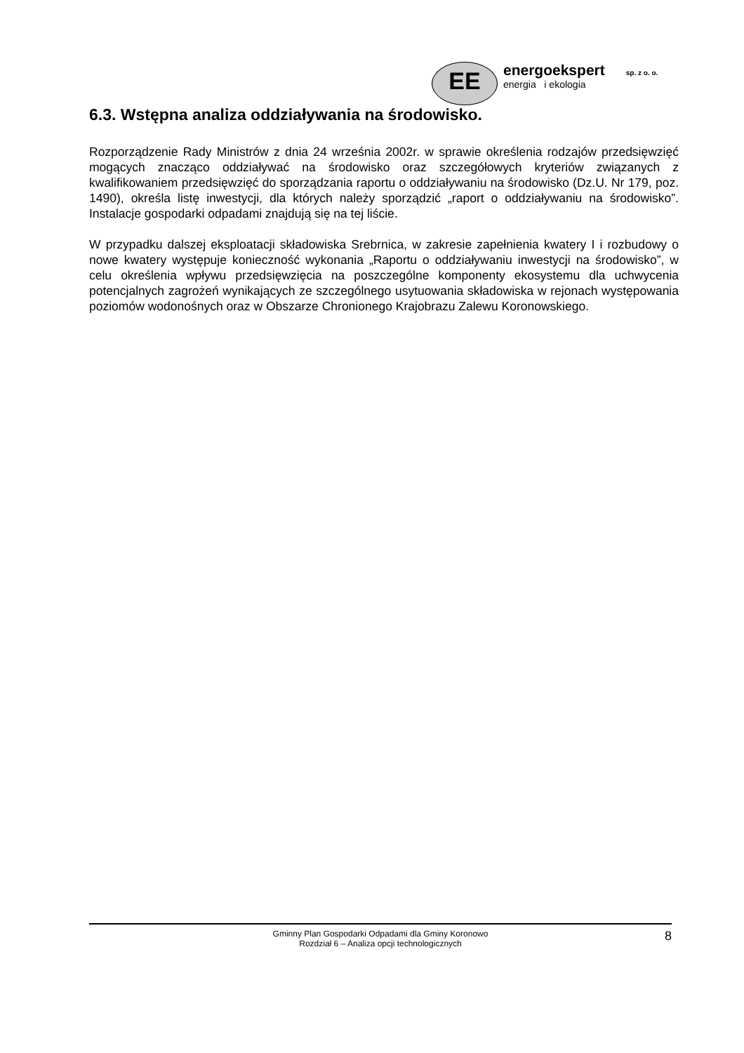EE
energoekspert sp. z o. o.
energia i ekologia
6.3. Wstępna analiza oddziaływania na środowisko.
Rozporządzenie Rady Ministrów z dnia 24 września 2002r. w sprawie określenia rodzajów przedsięwzięć mogących znacząco oddziaływać na środowisko oraz szczegółowych kryteriów związanych z kwalifikowaniem przedsięwzięć do sporządzania raportu o oddziaływaniu na środowisko (Dz.U. Nr 179, poz. 1490), określa listę inwestycji, dla których należy sporządzić „raport o oddziaływaniu na środowisko”. Instalacje gospodarki odpadami znajdują się na tej liście.
W przypadku dalszej eksploatacji składowiska Srebrnica, w zakresie zapełnienia kwatery I i rozbudowy o nowe kwatery występuje konieczność wykonania „Raportu o oddziaływaniu inwestycji na środowisko”, w celu określenia wpływu przedsięwzięcia na poszczególne komponenty ekosystemu dla uchwycenia potencjalnych zagrożeń wynikających ze szczególnego usytuowania składowiska w rejonach występowania poziomów wodonośnych oraz w Obszarze Chronionego Krajobrazu Zalewu Koronowskiego.
Gminny Plan Gospodarki Odpadami dla Gminy Koronowo
Rozdział 6 – Analiza opcji technologicznych
8